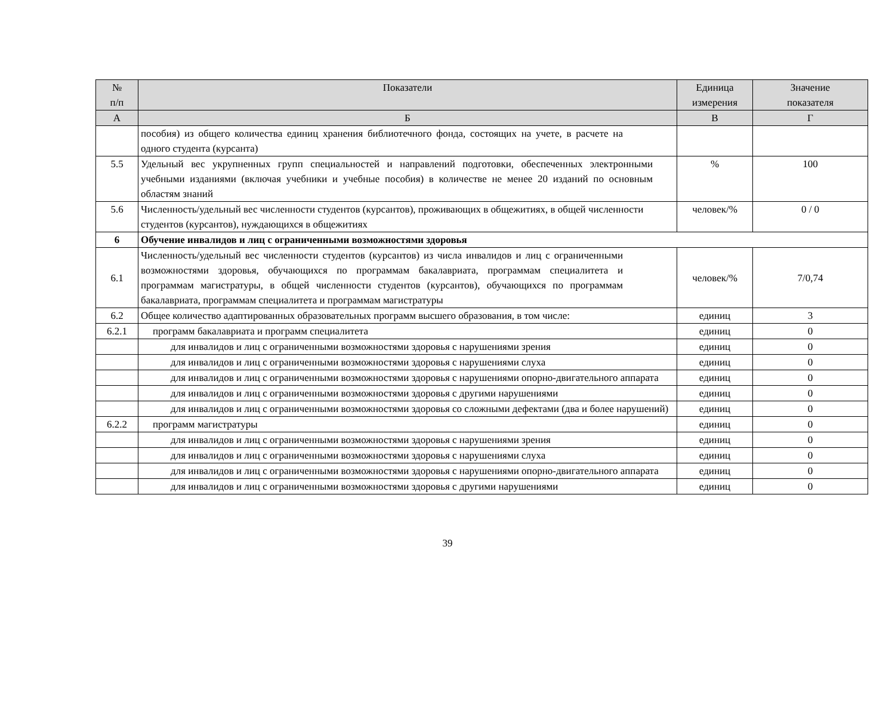| № п/п | Показатели | Единица измерения | Значение показателя |
| --- | --- | --- | --- |
| А | Б | В | Г |
| | пособия) из общего количества единиц хранения библиотечного фонда, состоящих на учете, в расчете на одного студента (курсанта) | | |
| 5.5 | Удельный вес укрупненных групп специальностей и направлений подготовки, обеспеченных электронными учебными изданиями (включая учебники и учебные пособия) в количестве не менее 20 изданий по основным областям знаний | % | 100 |
| 5.6 | Численность/удельный вес численности студентов (курсантов), проживающих в общежитиях, в общей численности студентов (курсантов), нуждающихся в общежитиях | человек/% | 0 / 0 |
| 6 | Обучение инвалидов и лиц с ограниченными возможностями здоровья | | |
| 6.1 | Численность/удельный вес численности студентов (курсантов) из числа инвалидов и лиц с ограниченными возможностями здоровья, обучающихся по программам бакалавриата, программам специалитета и программам магистратуры, в общей численности студентов (курсантов), обучающихся по программам бакалавриата, программам специалитета и программам магистратуры | человек/% | 7/0,74 |
| 6.2 | Общее количество адаптированных образовательных программ высшего образования, в том числе: | единиц | 3 |
| 6.2.1 | программ бакалавриата и программ специалитета | единиц | 0 |
| | для инвалидов и лиц с ограниченными возможностями здоровья с нарушениями зрения | единиц | 0 |
| | для инвалидов и лиц с ограниченными возможностями здоровья с нарушениями слуха | единиц | 0 |
| | для инвалидов и лиц с ограниченными возможностями здоровья с нарушениями опорно-двигательного аппарата | единиц | 0 |
| | для инвалидов и лиц с ограниченными возможностями здоровья с другими нарушениями | единиц | 0 |
| | для инвалидов и лиц с ограниченными возможностями здоровья со сложными дефектами (два и более нарушений) | единиц | 0 |
| 6.2.2 | программ магистратуры | единиц | 0 |
| | для инвалидов и лиц с ограниченными возможностями здоровья с нарушениями зрения | единиц | 0 |
| | для инвалидов и лиц с ограниченными возможностями здоровья с нарушениями слуха | единиц | 0 |
| | для инвалидов и лиц с ограниченными возможностями здоровья с нарушениями опорно-двигательного аппарата | единиц | 0 |
| | для инвалидов и лиц с ограниченными возможностями здоровья с другими нарушениями | единиц | 0 |
39